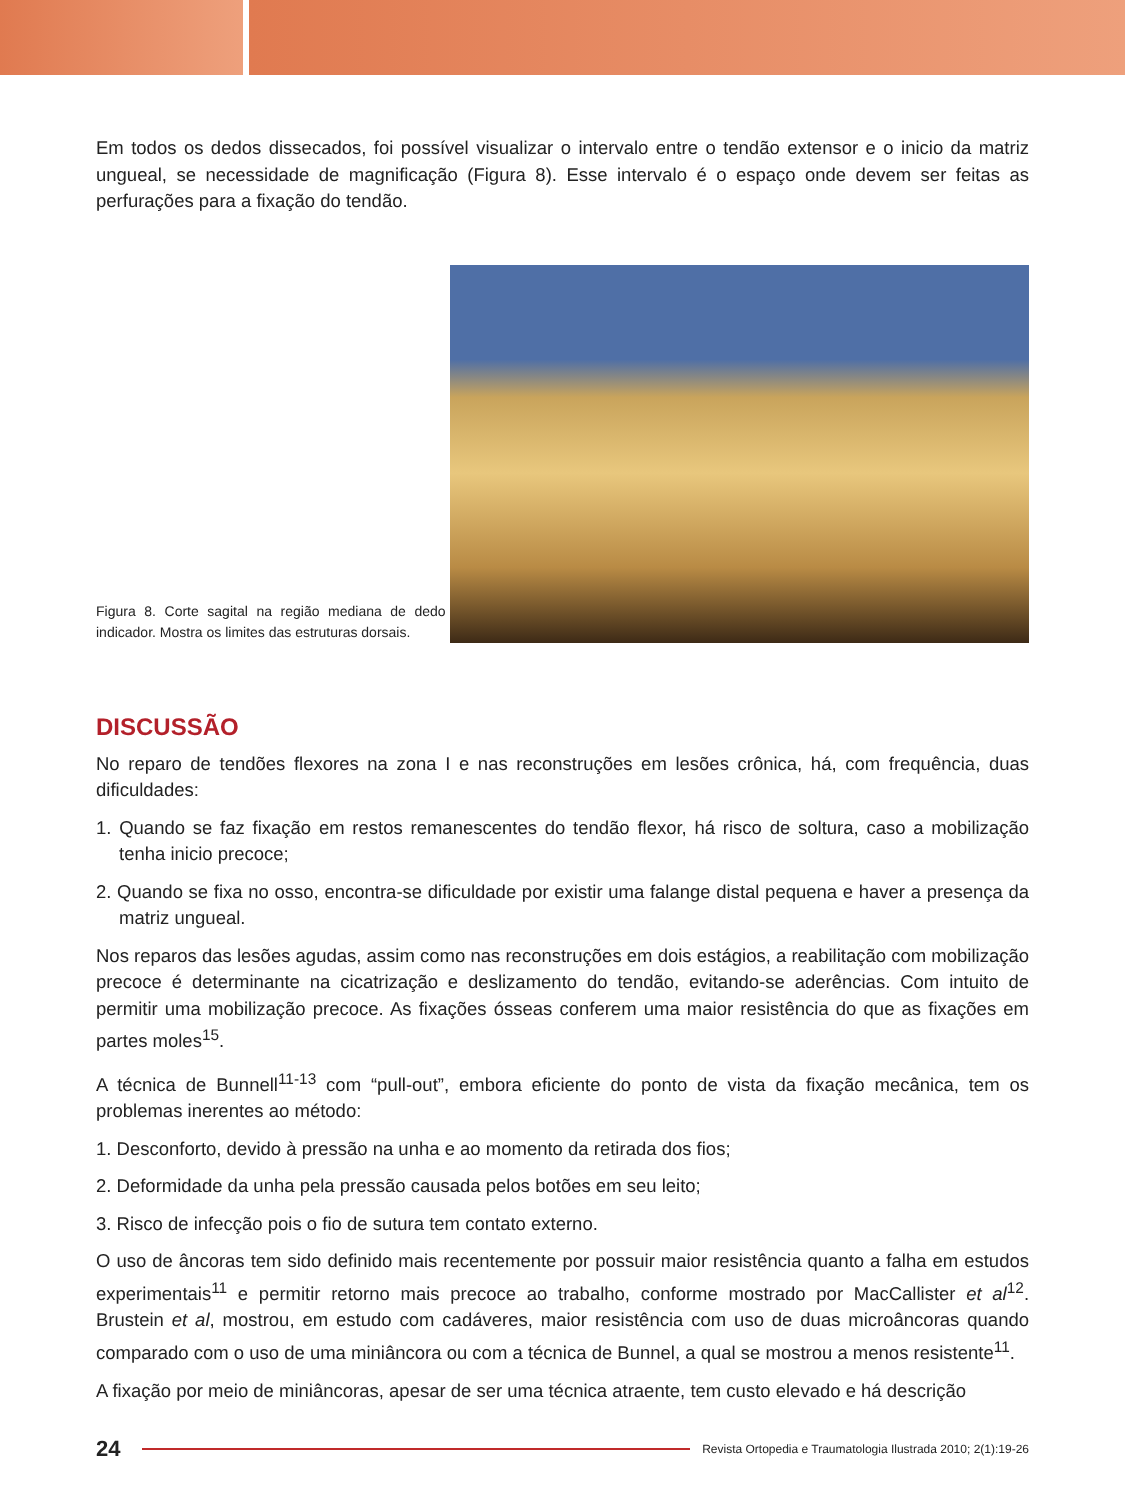Em todos os dedos dissecados, foi possível visualizar o intervalo entre o tendão extensor e o inicio da matriz ungueal, se necessidade de magnificação (Figura 8). Esse intervalo é o espaço onde devem ser feitas as perfurações para a fixação do tendão.
Figura 8. Corte sagital na região mediana de dedo indicador. Mostra os limites das estruturas dorsais.
DISCUSSÃO
No reparo de tendões flexores na zona I e nas reconstruções em lesões crônica, há, com frequência, duas dificuldades:
1. Quando se faz fixação em restos remanescentes do tendão flexor, há risco de soltura, caso a mobilização tenha inicio precoce;
2. Quando se fixa no osso, encontra-se dificuldade por existir uma falange distal pequena e haver a presença da matriz ungueal.
Nos reparos das lesões agudas, assim como nas reconstruções em dois estágios, a reabilitação com mobilização precoce é determinante na cicatrização e deslizamento do tendão, evitando-se aderências. Com intuito de permitir uma mobilização precoce. As fixações ósseas conferem uma maior resistência do que as fixações em partes moles<sup>15</sup>.
A técnica de Bunnell<sup>11-13</sup> com “pull-out”, embora eficiente do ponto de vista da fixação mecânica, tem os problemas inerentes ao método:
1. Desconforto, devido à pressão na unha e ao momento da retirada dos fios;
2. Deformidade da unha pela pressão causada pelos botões em seu leito;
3. Risco de infecção pois o fio de sutura tem contato externo.
O uso de âncoras tem sido definido mais recentemente por possuir maior resistência quanto a falha em estudos experimentais<sup>11</sup> e permitir retorno mais precoce ao trabalho, conforme mostrado por MacCallister et al<sup>12</sup>. Brustein et al, mostrou, em estudo com cadáveres, maior resistência com uso de duas microâncoras quando comparado com o uso de uma miniâncora ou com a técnica de Bunnel, a qual se mostrou a menos resistente<sup>11</sup>.
A fixação por meio de miniâncoras, apesar de ser uma técnica atraente, tem custo elevado e há descrição
24 Revista Ortopedia e Traumatologia Ilustrada 2010; 2(1):19-26